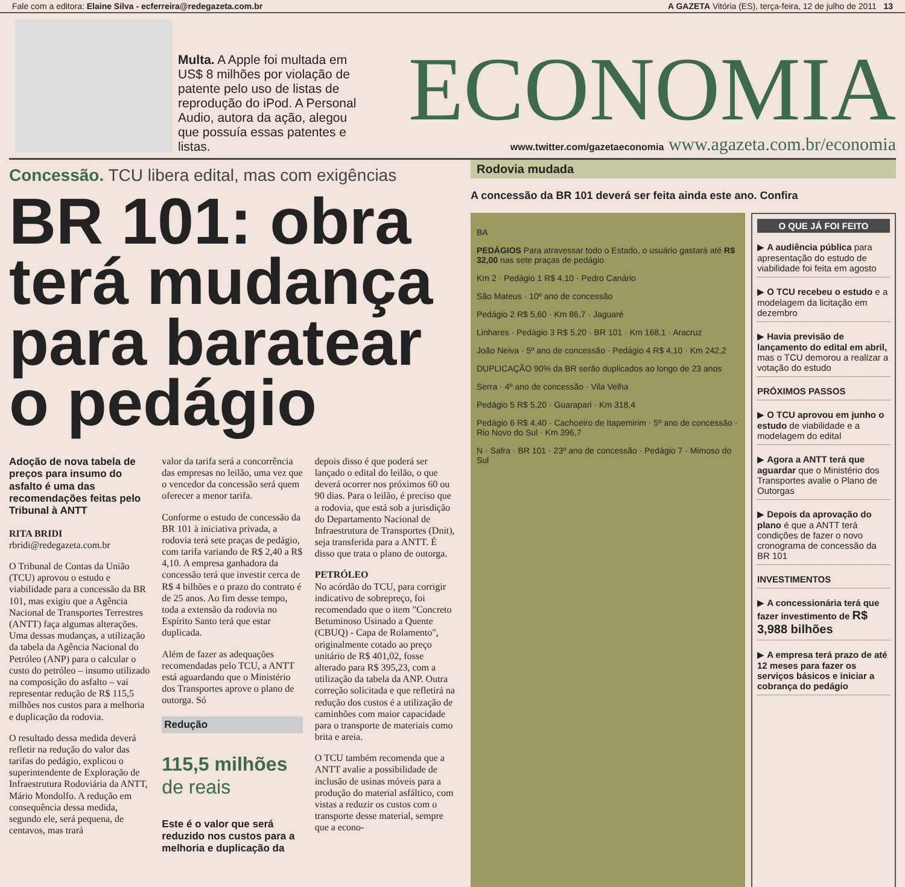Fale com a editora: Elaine Silva - ecferreira@redegazeta.com.br A GAZETA Vitória (ES), terça-feira, 12 de julho de 2011 13
Multa. A Apple foi multada em US$ 8 milhões por violação de patente pelo uso de listas de reprodução do iPod. A Personal Audio, autora da ação, alegou que possuía essas patentes e listas.
ECONOMIA
www.twitter.com/gazetaeconomia www.agazeta.com.br/economia
Concessão. TCU libera edital, mas com exigências
BR 101: obra terá mudança para baratear o pedágio
Adoção de nova tabela de preços para insumo do asfalto é uma das recomendações feitas pelo Tribunal à ANTT
RITA BRIDI
rbridi@redegazeta.com.br
O Tribunal de Contas da União (TCU) aprovou o estudo e viabilidade para a concessão da BR 101, mas exigiu que a Agência Nacional de Transportes Terrestres (ANTT) faça algumas alterações. Uma dessas mudanças, a utilização da tabela da Agência Nacional do Petróleo (ANP) para o calcular o custo do petróleo – insumo utilizado na composição do asfalto – vai representar redução de R$ 115,5 milhões nos custos para a melhoria e duplicação da rodovia.
O resultado dessa medida deverá refletir na redução do valor das tarifas do pedágio, explicou o superintendente de Exploração de Infraestrutura Rodoviária da ANTT, Mário Mondolfo. A redução em consequência dessa medida, segundo ele, será pequena, de centavos, mas trará
valor da tarifa será a concorrência das empresas no leilão, uma vez que o vencedor da concessão será quem oferecer a menor tarifa.
Conforme o estudo de concessão da BR 101 à iniciativa privada, a rodovia terá sete praças de pedágio, com tarifa variando de R$ 2,40 a R$ 4,10. A empresa ganhadora da concessão terá que investir cerca de R$ 4 bilhões e o prazo do contrato é de 25 anos. Ao fim desse tempo, toda a extensão da rodovia no Espírito Santo terá que estar duplicada.
Além de fazer as adequações recomendadas pelo TCU, a ANTT está aguardando que o Ministério dos Transportes aprove o plano de outorga. Só
Redução
115,5 milhões
de reais
Este é o valor que será reduzido nos custos para a melhoria e duplicação da
depois disso é que poderá ser lançado o edital do leilão, o que deverá ocorrer nos próximos 60 ou 90 dias. Para o leilão, é preciso que a rodovia, que está sob a jurisdição do Departamento Nacional de Infraestrutura de Transportes (Dnit), seja transferida para a ANTT. É disso que trata o plano de outorga.
PETRÓLEO
No acórdão do TCU, para corrigir indicativo de sobrepreço, foi recomendado que o item "Concreto Betuminoso Usinado a Quente (CBUQ) - Capa de Rolamento", originalmente cotado ao preço unitário de R$ 401,02, fosse alterado para R$ 395,23, com a utilização da tabela da ANP. Outra correção solicitada e que refletirá na redução dos custos é a utilização de caminhões com maior capacidade para o transporte de materiais como brita e areia.
O TCU também recomenda que a ANTT avalie a possibilidade de inclusão de usinas móveis para a produção do material asfáltico, com vistas a reduzir os custos com o transporte desse material, sempre que a econo-
Rodovia mudada
A concessão da BR 101 deverá ser feita ainda este ano. Confira
BA
PEDÁGIOS Para atravessar todo o Estado, o usuário gastará até R$ 32,00 nas sete praças de pedágio
Km 2 · Pedágio 1 R$ 4,10 · Pedro Canário
São Mateus · 10º ano de concessão
Pedágio 2 R$ 5,60 · Km 86,7 · Jaguaré
Linhares · Pedágio 3 R$ 5,20 · BR 101 · Km 168,1 · Aracruz
João Neiva · 5º ano de concessão · Pedágio 4 R$ 4,10 · Km 242,2
DUPLICAÇÃO 90% da BR serão duplicados ao longo de 23 anos
Serra · 4º ano de concessão · Vila Velha
Pedágio 5 R$ 5,20 · Guarapari · Km 318,4
Pedágio 6 R$ 4,40 · Cachoeiro de Itapemirim · 5º ano de concessão · Rio Novo do Sul · Km 396,7
N · Safra · BR 101 · 23º ano de concessão · Pedágio 7 · Mimoso do Sul
O QUE JÁ FOI FEITO
▶ A audiência pública para apresentação do estudo de viabilidade foi feita em agosto
▶ O TCU recebeu o estudo e a modelagem da licitação em dezembro
▶ Havia previsão de lançamento do edital em abril, mas o TCU demorou a realizar a votação do estudo
PRÓXIMOS PASSOS
▶ O TCU aprovou em junho o estudo de viabilidade e a modelagem do edital
▶ Agora a ANTT terá que aguardar que o Ministério dos Transportes avalie o Plano de Outorgas
▶ Depois da aprovação do plano é que a ANTT terá condições de fazer o novo cronograma de concessão da BR 101
INVESTIMENTOS
▶ A concessionária terá que fazer investimento de R$ 3,988 bilhões
▶ A empresa terá prazo de até 12 meses para fazer os serviços básicos e iniciar a cobrança do pedágio